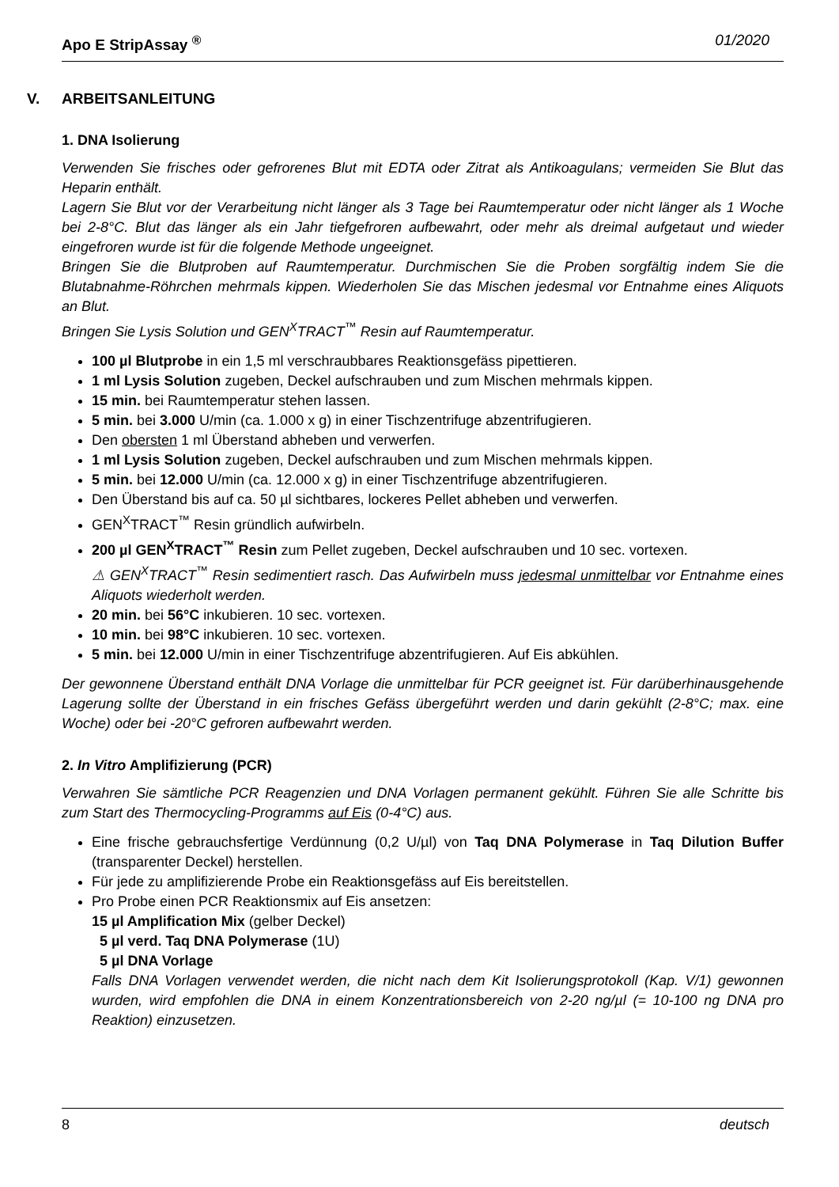Apo E StripAssay <sup>®</sup> 01/2020
V. ARBEITSANLEITUNG
1. DNA Isolierung
Verwenden Sie frisches oder gefrorenes Blut mit EDTA oder Zitrat als Antikoagulans; vermeiden Sie Blut das Heparin enthält.
Lagern Sie Blut vor der Verarbeitung nicht länger als 3 Tage bei Raumtemperatur oder nicht länger als 1 Woche bei 2-8°C. Blut das länger als ein Jahr tiefgefroren aufbewahrt, oder mehr als dreimal aufgetaut und wieder eingefroren wurde ist für die folgende Methode ungeeignet.
Bringen Sie die Blutproben auf Raumtemperatur. Durchmischen Sie die Proben sorgfältig indem Sie die Blutabnahme-Röhrchen mehrmals kippen. Wiederholen Sie das Mischen jedesmal vor Entnahme eines Aliquots an Blut.
Bringen Sie Lysis Solution und GEN<sup>X</sup>TRACT<sup>™</sup> Resin auf Raumtemperatur.
100 µl Blutprobe in ein 1,5 ml verschraubbares Reaktionsgefäss pipettieren.
1 ml Lysis Solution zugeben, Deckel aufschrauben und zum Mischen mehrmals kippen.
15 min. bei Raumtemperatur stehen lassen.
5 min. bei 3.000 U/min (ca. 1.000 x g) in einer Tischzentrifuge abzentrifugieren.
Den obersten 1 ml Überstand abheben und verwerfen.
1 ml Lysis Solution zugeben, Deckel aufschrauben und zum Mischen mehrmals kippen.
5 min. bei 12.000 U/min (ca. 12.000 x g) in einer Tischzentrifuge abzentrifugieren.
Den Überstand bis auf ca. 50 µl sichtbares, lockeres Pellet abheben und verwerfen.
GEN<sup>X</sup>TRACT<sup>™</sup> Resin gründlich aufwirbeln.
200 µl GEN<sup>X</sup>TRACT<sup>™</sup> Resin zum Pellet zugeben, Deckel aufschrauben und 10 sec. vortexen.
⚠ GEN<sup>X</sup>TRACT<sup>™</sup> Resin sedimentiert rasch. Das Aufwirbeln muss jedesmal unmittelbar vor Entnahme eines Aliquots wiederholt werden.
20 min. bei 56°C inkubieren. 10 sec. vortexen.
10 min. bei 98°C inkubieren. 10 sec. vortexen.
5 min. bei 12.000 U/min in einer Tischzentrifuge abzentrifugieren. Auf Eis abkühlen.
Der gewonnene Überstand enthält DNA Vorlage die unmittelbar für PCR geeignet ist. Für darüberhinausgehende Lagerung sollte der Überstand in ein frisches Gefäss übergeführt werden und darin gekühlt (2-8°C; max. eine Woche) oder bei -20°C gefroren aufbewahrt werden.
2. In Vitro Amplifizierung (PCR)
Verwahren Sie sämtliche PCR Reagenzien und DNA Vorlagen permanent gekühlt. Führen Sie alle Schritte bis zum Start des Thermocycling-Programms auf Eis (0-4°C) aus.
Eine frische gebrauchsfertige Verdünnung (0,2 U/µl) von Taq DNA Polymerase in Taq Dilution Buffer (transparenter Deckel) herstellen.
Für jede zu amplifizierende Probe ein Reaktionsgefäss auf Eis bereitstellen.
Pro Probe einen PCR Reaktionsmix auf Eis ansetzen:
15 µl Amplification Mix (gelber Deckel)
5 µl verd. Taq DNA Polymerase (1U)
5 µl DNA Vorlage
Falls DNA Vorlagen verwendet werden, die nicht nach dem Kit Isolierungsprotokoll (Kap. V/1) gewonnen wurden, wird empfohlen die DNA in einem Konzentrationsbereich von 2-20 ng/µl (= 10-100 ng DNA pro Reaktion) einzusetzen.
8 deutsch